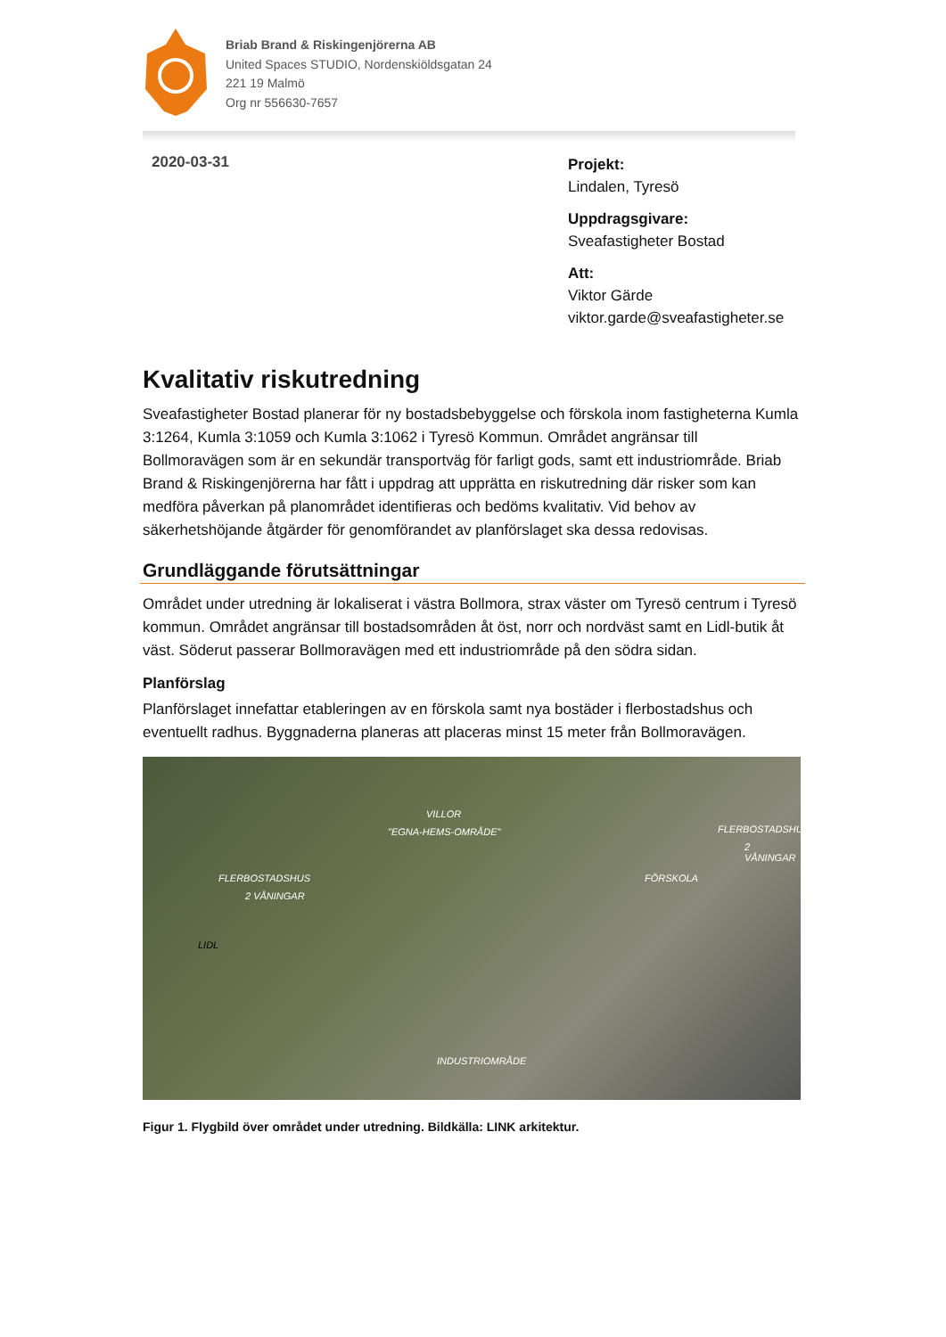Briab Brand & Riskingenjörerna AB
United Spaces STUDIO, Nordenskiöldsgatan 24
221 19 Malmö
Org nr 556630-7657
2020-03-31
Projekt:
Lindalen, Tyresö
Uppdragsgivare:
Sveafastigheter Bostad
Att:
Viktor Gärde
viktor.garde@sveafastigheter.se
Kvalitativ riskutredning
Sveafastigheter Bostad planerar för ny bostadsbebyggelse och förskola inom fastigheterna Kumla 3:1264, Kumla 3:1059 och Kumla 3:1062 i Tyresö Kommun. Området angränsar till Bollmoravägen som är en sekundär transportväg för farligt gods, samt ett industriområde. Briab Brand & Riskingenjörerna har fått i uppdrag att upprätta en riskutredning där risker som kan medföra påverkan på planområdet identifieras och bedöms kvalitativ. Vid behov av säkerhetshöjande åtgärder för genomförandet av planförslaget ska dessa redovisas.
Grundläggande förutsättningar
Området under utredning är lokaliserat i västra Bollmora, strax väster om Tyresö centrum i Tyresö kommun. Området angränsar till bostadsområden åt öst, norr och nordväst samt en Lidl-butik åt väst. Söderut passerar Bollmoravägen med ett industriområde på den södra sidan.
Planförslag
Planförslaget innefattar etableringen av en förskola samt nya bostäder i flerbostadshus och eventuellt radhus. Byggnaderna planeras att placeras minst 15 meter från Bollmoravägen.
VILLOR
"EGNA-HEMS-OMRÅDE" FLERBOSTADSHUS
2 VÅNINGAR
FLERBOSTADSHUS
2 VÅNINGAR
FÖRSKOLA
LIDL
INDUSTRIOMRÅDE
Figur 1. Flygbild över området under utredning. Bildkälla: LINK arkitektur.